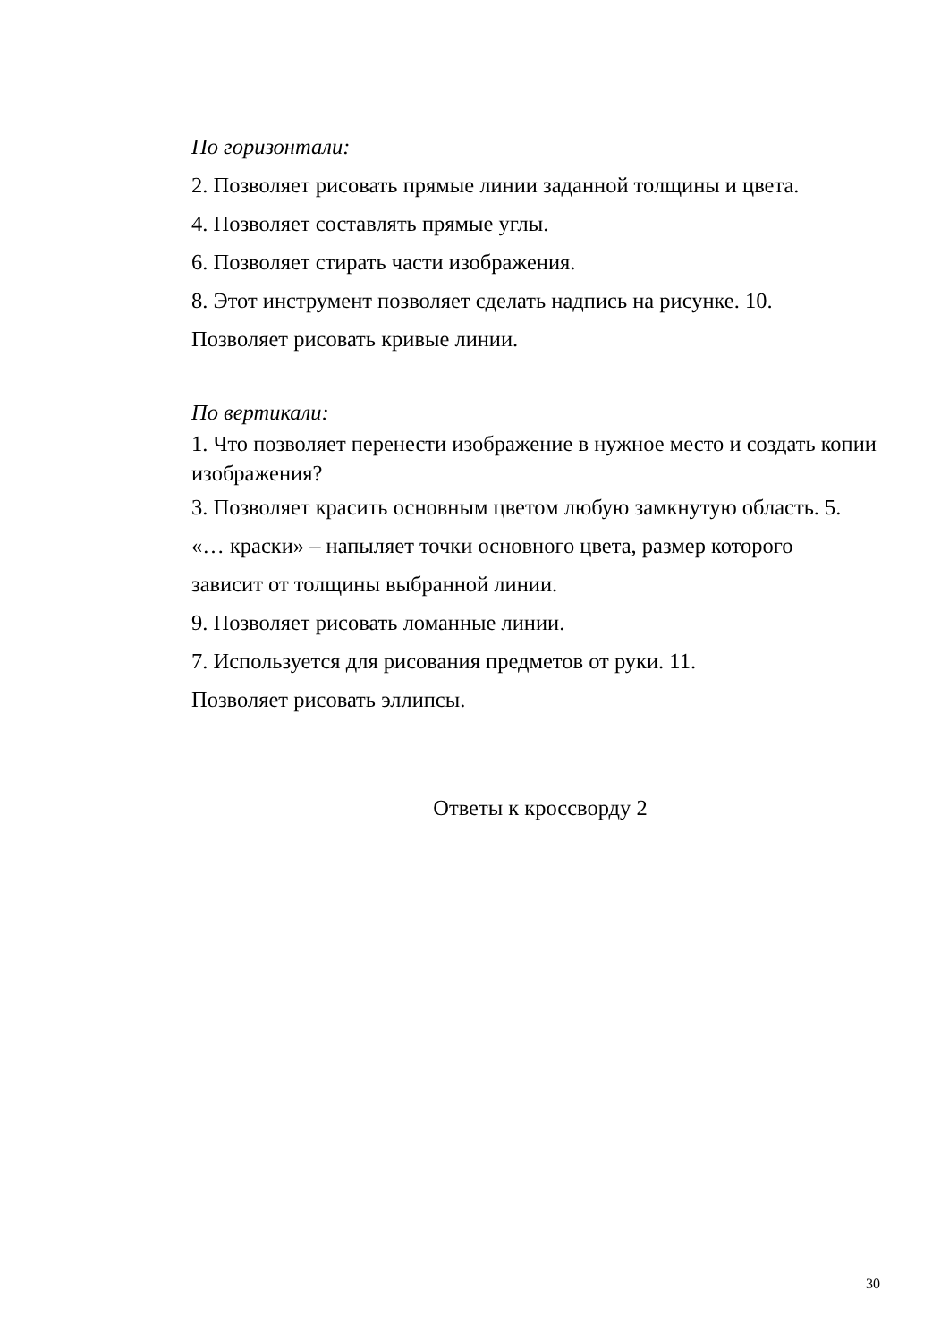По горизонтали:
2. Позволяет рисовать прямые линии заданной толщины и цвета.
4. Позволяет составлять прямые углы.
6. Позволяет стирать части изображения.
8. Этот инструмент позволяет сделать надпись на рисунке. 10.
Позволяет рисовать кривые линии.
По вертикали:
1. Что позволяет перенести изображение в нужное место и создать копии изображения?
3. Позволяет красить основным цветом любую замкнутую область. 5.
«… краски» – напыляет точки основного цвета, размер которого
зависит от толщины выбранной линии.
9. Позволяет рисовать ломанные линии.
7. Используется для рисования предметов от руки. 11.
Позволяет рисовать эллипсы.
Ответы к кроссворду 2
30